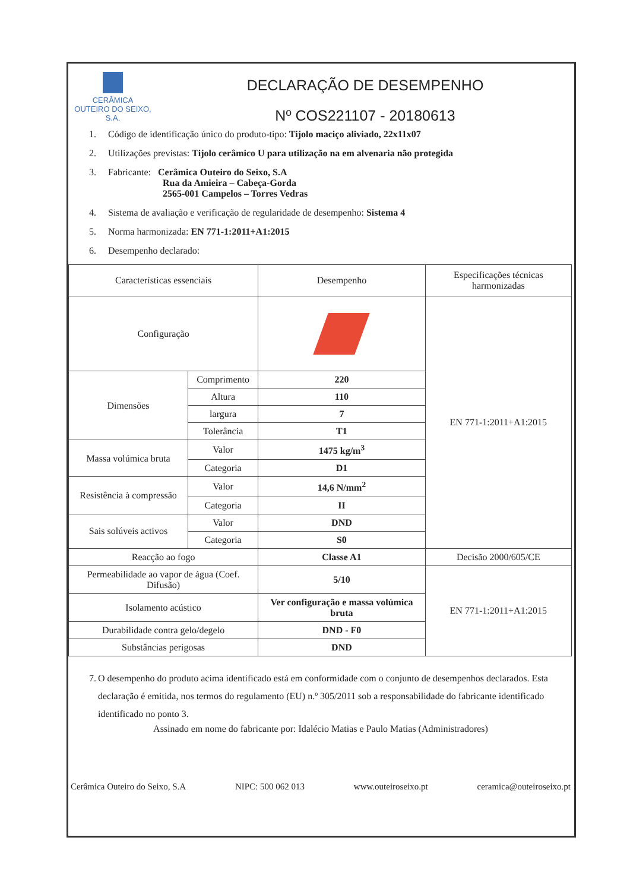CERÂMICA
OUTEIRO DO SEIXO, S.A.
DECLARAÇÃO DE DESEMPENHO
Nº COS221107 - 20180613
1. Código de identificação único do produto-tipo: Tijolo maciço aliviado, 22x11x07
2. Utilizações previstas: Tijolo cerâmico U para utilização na em alvenaria não protegida
3. Fabricante: Cerâmica Outeiro do Seixo, S.A
Rua da Amieira – Cabeça-Gorda
2565-001 Campelos – Torres Vedras
4. Sistema de avaliação e verificação de regularidade de desempenho: Sistema 4
5. Norma harmonizada: EN 771-1:2011+A1:2015
6. Desempenho declarado:
| Características essenciais | | Desempenho | Especificações técnicas harmonizadas |
| --- | --- | --- | --- |
| Configuração | | | EN 771-1:2011+A1:2015 |
| Dimensões | Comprimento | 220 | |
| | Altura | 110 | |
| | largura | 7 | |
| | Tolerância | T1 | |
| Massa volúmica bruta | Valor | 1475 kg/m<sup>3</sup> | |
| | Categoria | D1 | |
| Resistência à compressão | Valor | 14,6 N/mm<sup>2</sup> | |
| | Categoria | II | |
| Sais solúveis activos | Valor | DND | |
| | Categoria | S0 | |
| Reacção ao fogo | | Classe A1 | Decisão 2000/605/CE |
| Permeabilidade ao vapor de água (Coef. Difusão) | | 5/10 | EN 771-1:2011+A1:2015 |
| Isolamento acústico | | Ver configuração e massa volúmica bruta | |
| Durabilidade contra gelo/degelo | | DND - F0 | |
| Substâncias perigosas | | DND | |
7. O desempenho do produto acima identificado está em conformidade com o conjunto de desempenhos declarados. Esta declaração é emitida, nos termos do regulamento (EU) n.º 305/2011 sob a responsabilidade do fabricante identificado identificado no ponto 3.
Assinado em nome do fabricante por: Idalécio Matias e Paulo Matias (Administradores)
Cerâmica Outeiro do Seixo, S.A NIPC: 500 062 013 www.outeiroseixo.pt ceramica@outeiroseixo.pt